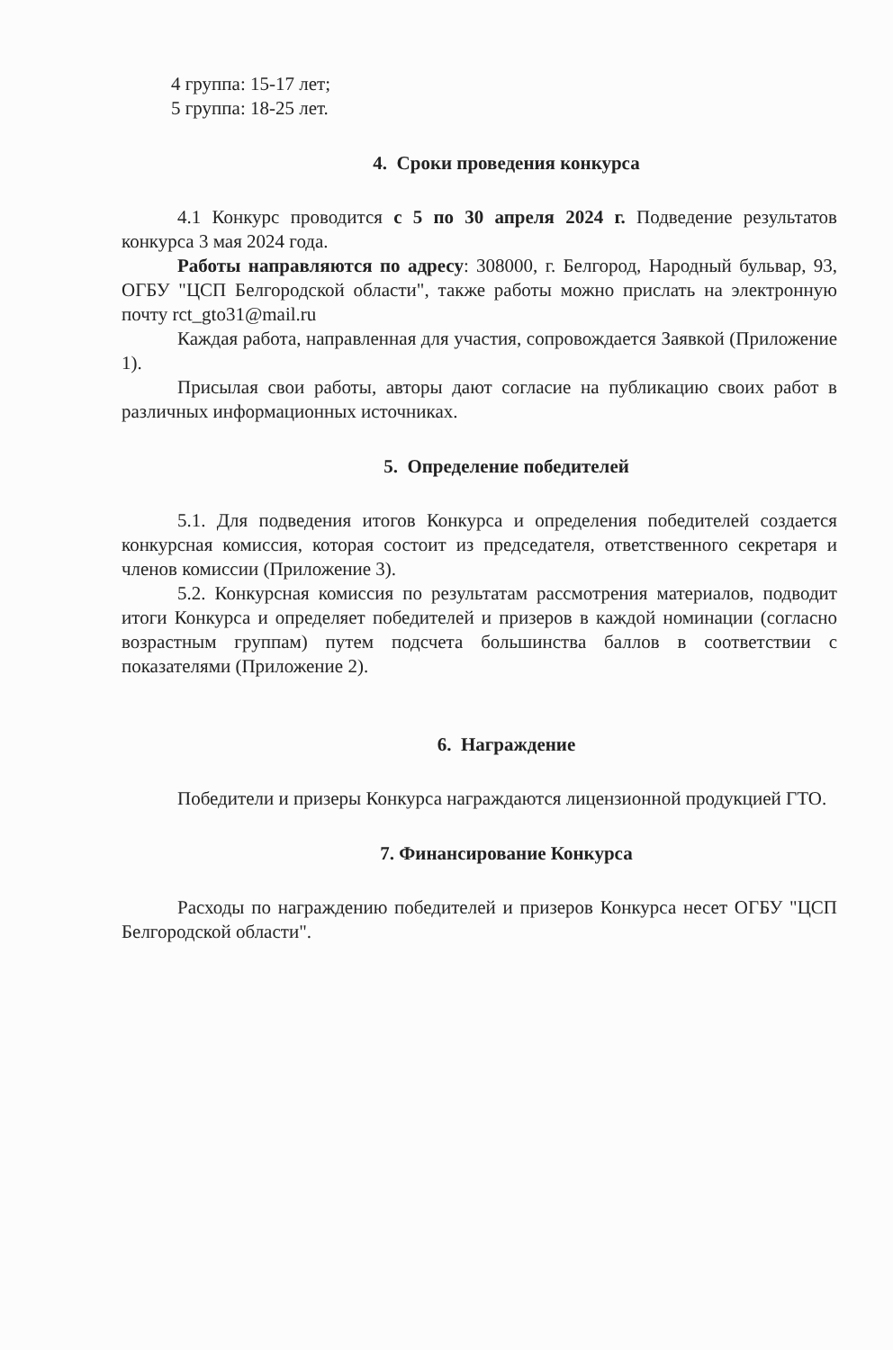4 группа: 15-17 лет;
5 группа: 18-25 лет.
4. Сроки проведения конкурса
4.1 Конкурс проводится с 5 по 30 апреля 2024 г. Подведение результатов конкурса 3 мая 2024 года.
Работы направляются по адресу: 308000, г. Белгород, Народный бульвар, 93, ОГБУ "ЦСП Белгородской области", также работы можно прислать на электронную почту rct_gto31@mail.ru
Каждая работа, направленная для участия, сопровождается Заявкой (Приложение 1).
Присылая свои работы, авторы дают согласие на публикацию своих работ в различных информационных источниках.
5. Определение победителей
5.1. Для подведения итогов Конкурса и определения победителей создается конкурсная комиссия, которая состоит из председателя, ответственного секретаря и членов комиссии (Приложение 3).
5.2. Конкурсная комиссия по результатам рассмотрения материалов, подводит итоги Конкурса и определяет победителей и призеров в каждой номинации (согласно возрастным группам) путем подсчета большинства баллов в соответствии с показателями (Приложение 2).
6. Награждение
Победители и призеры Конкурса награждаются лицензионной продукцией ГТО.
7. Финансирование Конкурса
Расходы по награждению победителей и призеров Конкурса несет ОГБУ "ЦСП Белгородской области".